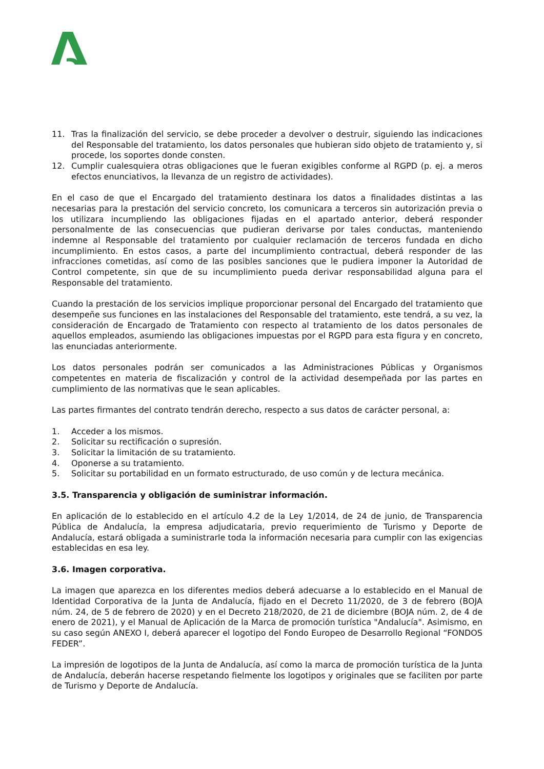11. Tras la finalización del servicio, se debe proceder a devolver o destruir, siguiendo las indicaciones del Responsable del tratamiento, los datos personales que hubieran sido objeto de tratamiento y, si procede, los soportes donde consten.
12. Cumplir cualesquiera otras obligaciones que le fueran exigibles conforme al RGPD (p. ej. a meros efectos enunciativos, la llevanza de un registro de actividades).
En el caso de que el Encargado del tratamiento destinara los datos a finalidades distintas a las necesarias para la prestación del servicio concreto, los comunicara a terceros sin autorización previa o los utilizara incumpliendo las obligaciones fijadas en el apartado anterior, deberá responder personalmente de las consecuencias que pudieran derivarse por tales conductas, manteniendo indemne al Responsable del tratamiento por cualquier reclamación de terceros fundada en dicho incumplimiento. En estos casos, a parte del incumplimiento contractual, deberá responder de las infracciones cometidas, así como de las posibles sanciones que le pudiera imponer la Autoridad de Control competente, sin que de su incumplimiento pueda derivar responsabilidad alguna para el Responsable del tratamiento.
Cuando la prestación de los servicios implique proporcionar personal del Encargado del tratamiento que desempeñe sus funciones en las instalaciones del Responsable del tratamiento, este tendrá, a su vez, la consideración de Encargado de Tratamiento con respecto al tratamiento de los datos personales de aquellos empleados, asumiendo las obligaciones impuestas por el RGPD para esta figura y en concreto, las enunciadas anteriormente.
Los datos personales podrán ser comunicados a las Administraciones Públicas y Organismos competentes en materia de fiscalización y control de la actividad desempeñada por las partes en cumplimiento de las normativas que le sean aplicables.
Las partes firmantes del contrato tendrán derecho, respecto a sus datos de carácter personal, a:
1. Acceder a los mismos.
2. Solicitar su rectificación o supresión.
3. Solicitar la limitación de su tratamiento.
4. Oponerse a su tratamiento.
5. Solicitar su portabilidad en un formato estructurado, de uso común y de lectura mecánica.
3.5. Transparencia y obligación de suministrar información.
En aplicación de lo establecido en el artículo 4.2 de la Ley 1/2014, de 24 de junio, de Transparencia Pública de Andalucía, la empresa adjudicataria, previo requerimiento de Turismo y Deporte de Andalucía, estará obligada a suministrarle toda la información necesaria para cumplir con las exigencias establecidas en esa ley.
3.6. Imagen corporativa.
La imagen que aparezca en los diferentes medios deberá adecuarse a lo establecido en el Manual de Identidad Corporativa de la Junta de Andalucía, fijado en el Decreto 11/2020, de 3 de febrero (BOJA núm. 24, de 5 de febrero de 2020) y en el Decreto 218/2020, de 21 de diciembre (BOJA núm. 2, de 4 de enero de 2021), y el Manual de Aplicación de la Marca de promoción turística "Andalucía". Asimismo, en su caso según ANEXO I, deberá aparecer el logotipo del Fondo Europeo de Desarrollo Regional “FONDOS FEDER”.
La impresión de logotipos de la Junta de Andalucía, así como la marca de promoción turística de la Junta de Andalucía, deberán hacerse respetando fielmente los logotipos y originales que se faciliten por parte de Turismo y Deporte de Andalucía.